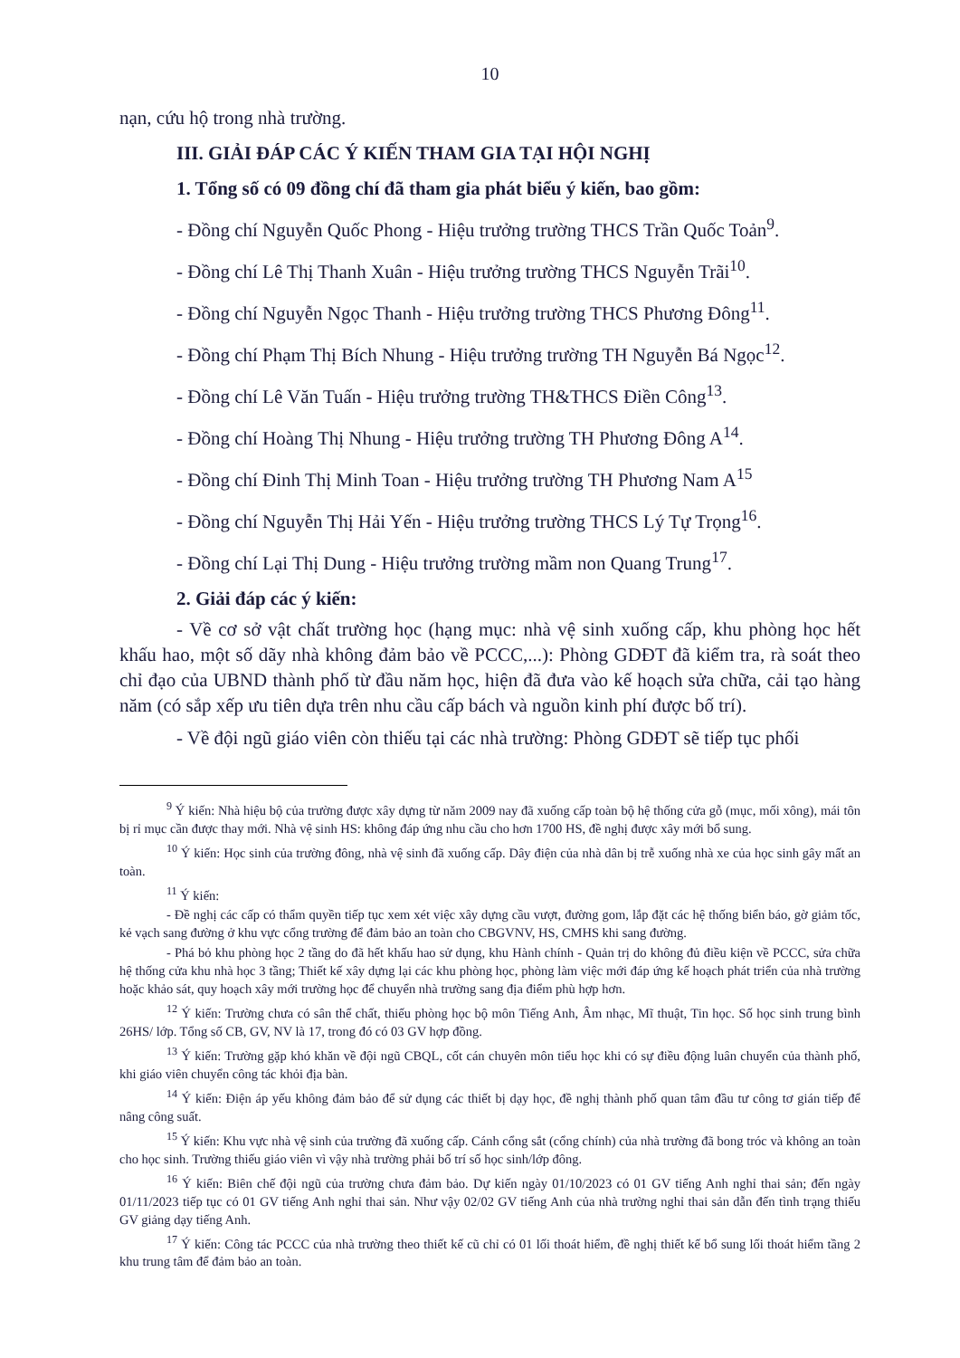10
nạn, cứu hộ trong nhà trường.
III. GIẢI ĐÁP CÁC Ý KIẾN THAM GIA TẠI HỘI NGHỊ
1. Tổng số có 09 đồng chí đã tham gia phát biểu ý kiến, bao gồm:
- Đồng chí Nguyễn Quốc Phong - Hiệu trưởng trường THCS Trần Quốc Toản<sup>9</sup>.
- Đồng chí Lê Thị Thanh Xuân - Hiệu trưởng trường THCS Nguyễn Trãi<sup>10</sup>.
- Đồng chí Nguyễn Ngọc Thanh - Hiệu trưởng trường THCS Phương Đông<sup>11</sup>.
- Đồng chí Phạm Thị Bích Nhung - Hiệu trưởng trường TH Nguyễn Bá Ngọc<sup>12</sup>.
- Đồng chí Lê Văn Tuấn - Hiệu trưởng trường TH&THCS Điền Công<sup>13</sup>.
- Đồng chí Hoàng Thị Nhung - Hiệu trưởng trường TH Phương Đông A<sup>14</sup>.
- Đồng chí Đinh Thị Minh Toan - Hiệu trưởng trường TH Phương Nam A<sup>15</sup>
- Đồng chí Nguyễn Thị Hải Yến - Hiệu trưởng trường THCS Lý Tự Trọng<sup>16</sup>.
- Đồng chí Lại Thị Dung - Hiệu trưởng trường mầm non Quang Trung<sup>17</sup>.
2. Giải đáp các ý kiến:
- Về cơ sở vật chất trường học (hạng mục: nhà vệ sinh xuống cấp, khu phòng học hết khấu hao, một số dãy nhà không đảm bảo về PCCC,...): Phòng GDĐT đã kiểm tra, rà soát theo chỉ đạo của UBND thành phố từ đầu năm học, hiện đã đưa vào kế hoạch sửa chữa, cải tạo hàng năm (có sắp xếp ưu tiên dựa trên nhu cầu cấp bách và nguồn kinh phí được bố trí).
- Về đội ngũ giáo viên còn thiếu tại các nhà trường: Phòng GDĐT sẽ tiếp tục phối
<sup>9</sup> Ý kiến: Nhà hiệu bộ của trường được xây dựng từ năm 2009 nay đã xuống cấp toàn bộ hệ thống cửa gỗ (mục, mối xông), mái tôn bị rỉ mục cần được thay mới. Nhà vệ sinh HS: không đáp ứng nhu cầu cho hơn 1700 HS, đề nghị được xây mới bổ sung.
<sup>10</sup> Ý kiến: Học sinh của trường đông, nhà vệ sinh đã xuống cấp. Dây điện của nhà dân bị trễ xuống nhà xe của học sinh gây mất an toàn.
<sup>11</sup> Ý kiến:
- Đề nghị các cấp có thẩm quyền tiếp tục xem xét việc xây dựng cầu vượt, đường gom, lắp đặt các hệ thống biển báo, gờ giảm tốc, kẻ vạch sang đường ở khu vực cổng trường để đảm bảo an toàn cho CBGVNV, HS, CMHS khi sang đường.
- Phá bỏ khu phòng học 2 tầng do đã hết khấu hao sử dụng, khu Hành chính - Quản trị do không đủ điều kiện về PCCC, sửa chữa hệ thống cửa khu nhà học 3 tầng; Thiết kế xây dựng lại các khu phòng học, phòng làm việc mới đáp ứng kế hoạch phát triển của nhà trường hoặc khảo sát, quy hoạch xây mới trường học để chuyển nhà trường sang địa điểm phù hợp hơn.
<sup>12</sup> Ý kiến: Trường chưa có sân thể chất, thiếu phòng học bộ môn Tiếng Anh, Âm nhạc, Mĩ thuật, Tin học. Số học sinh trung bình 26HS/ lớp. Tổng số CB, GV, NV là 17, trong đó có 03 GV hợp đồng.
<sup>13</sup> Ý kiến: Trường gặp khó khăn về đội ngũ CBQL, cốt cán chuyên môn tiểu học khi có sự điều động luân chuyển của thành phố, khi giáo viên chuyển công tác khỏi địa bàn.
<sup>14</sup> Ý kiến: Điện áp yếu không đảm bảo để sử dụng các thiết bị dạy học, đề nghị thành phố quan tâm đầu tư công tơ gián tiếp để nâng công suất.
<sup>15</sup> Ý kiến: Khu vực nhà vệ sinh của trường đã xuống cấp. Cánh cổng sắt (cổng chính) của nhà trường đã bong tróc và không an toàn cho học sinh. Trường thiếu giáo viên vì vậy nhà trường phải bố trí số học sinh/lớp đông.
<sup>16</sup> Ý kiến: Biên chế đội ngũ của trường chưa đảm bảo. Dự kiến ngày 01/10/2023 có 01 GV tiếng Anh nghỉ thai sản; đến ngày 01/11/2023 tiếp tục có 01 GV tiếng Anh nghỉ thai sản. Như vậy 02/02 GV tiếng Anh của nhà trường nghỉ thai sản dẫn đến tình trạng thiếu GV giảng dạy tiếng Anh.
<sup>17</sup> Ý kiến: Công tác PCCC của nhà trường theo thiết kế cũ chỉ có 01 lối thoát hiểm, đề nghị thiết kế bổ sung lối thoát hiểm tầng 2 khu trung tâm để đảm bảo an toàn.